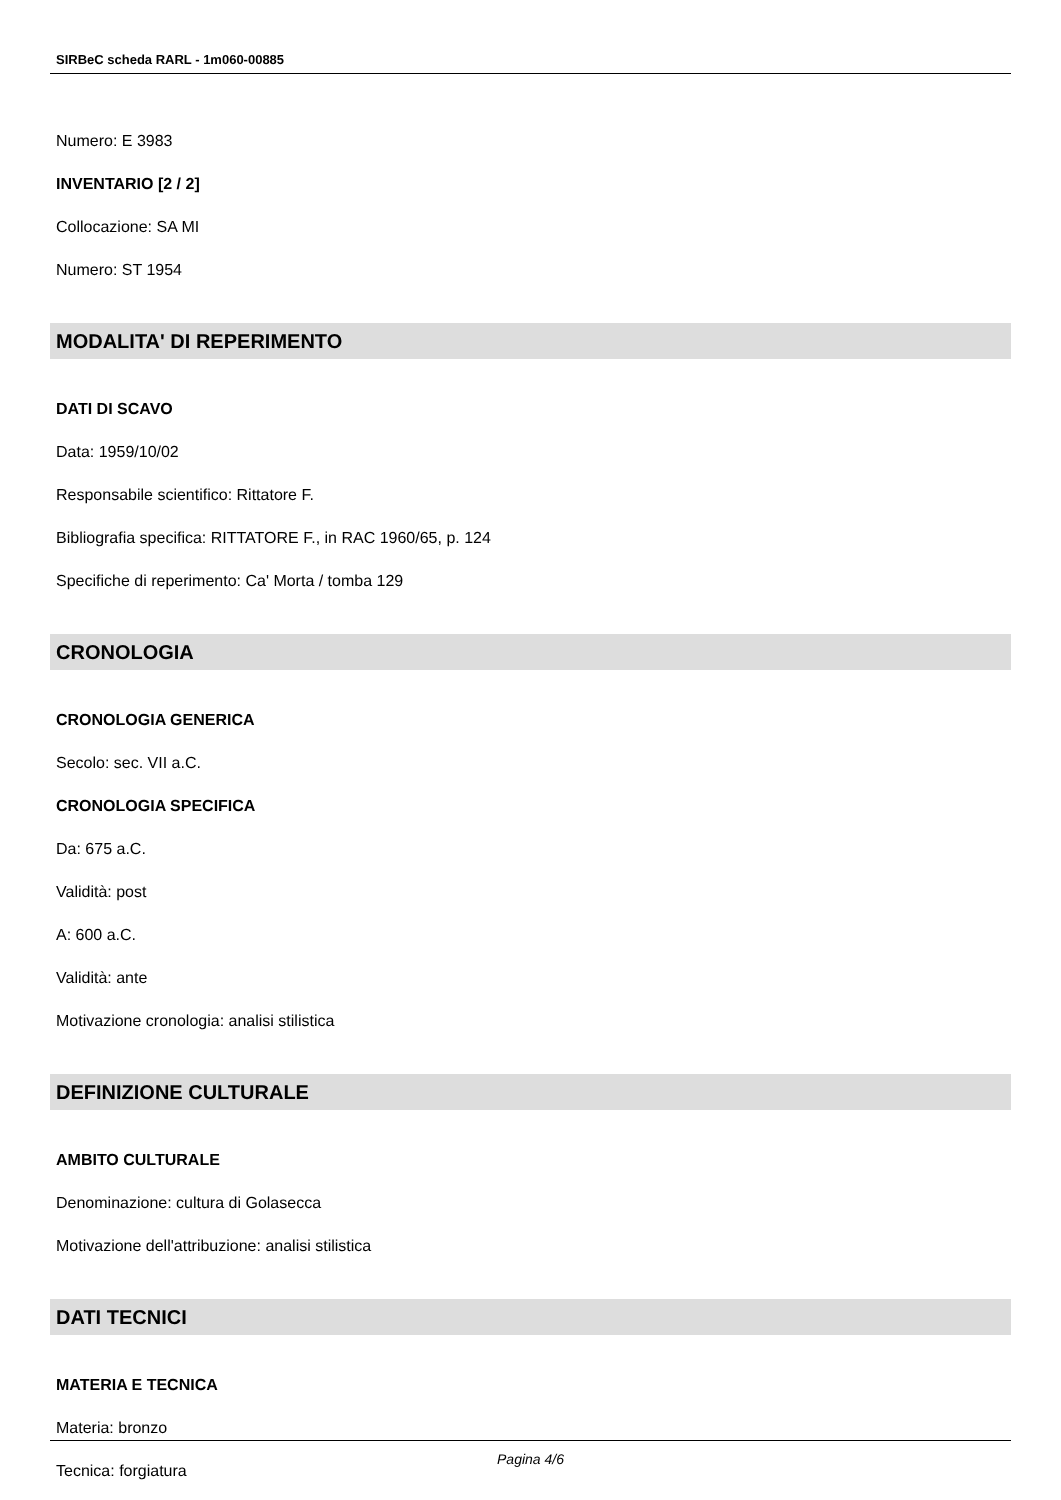SIRBeC scheda RARL - 1m060-00885
Numero: E 3983
INVENTARIO [2 / 2]
Collocazione: SA MI
Numero: ST 1954
MODALITA' DI REPERIMENTO
DATI DI SCAVO
Data: 1959/10/02
Responsabile scientifico: Rittatore F.
Bibliografia specifica: RITTATORE F., in RAC 1960/65, p. 124
Specifiche di reperimento: Ca' Morta / tomba 129
CRONOLOGIA
CRONOLOGIA GENERICA
Secolo: sec. VII a.C.
CRONOLOGIA SPECIFICA
Da: 675 a.C.
Validità: post
A: 600 a.C.
Validità: ante
Motivazione cronologia: analisi stilistica
DEFINIZIONE CULTURALE
AMBITO CULTURALE
Denominazione: cultura di Golasecca
Motivazione dell'attribuzione: analisi stilistica
DATI TECNICI
MATERIA E TECNICA
Materia: bronzo
Tecnica: forgiatura
Pagina 4/6